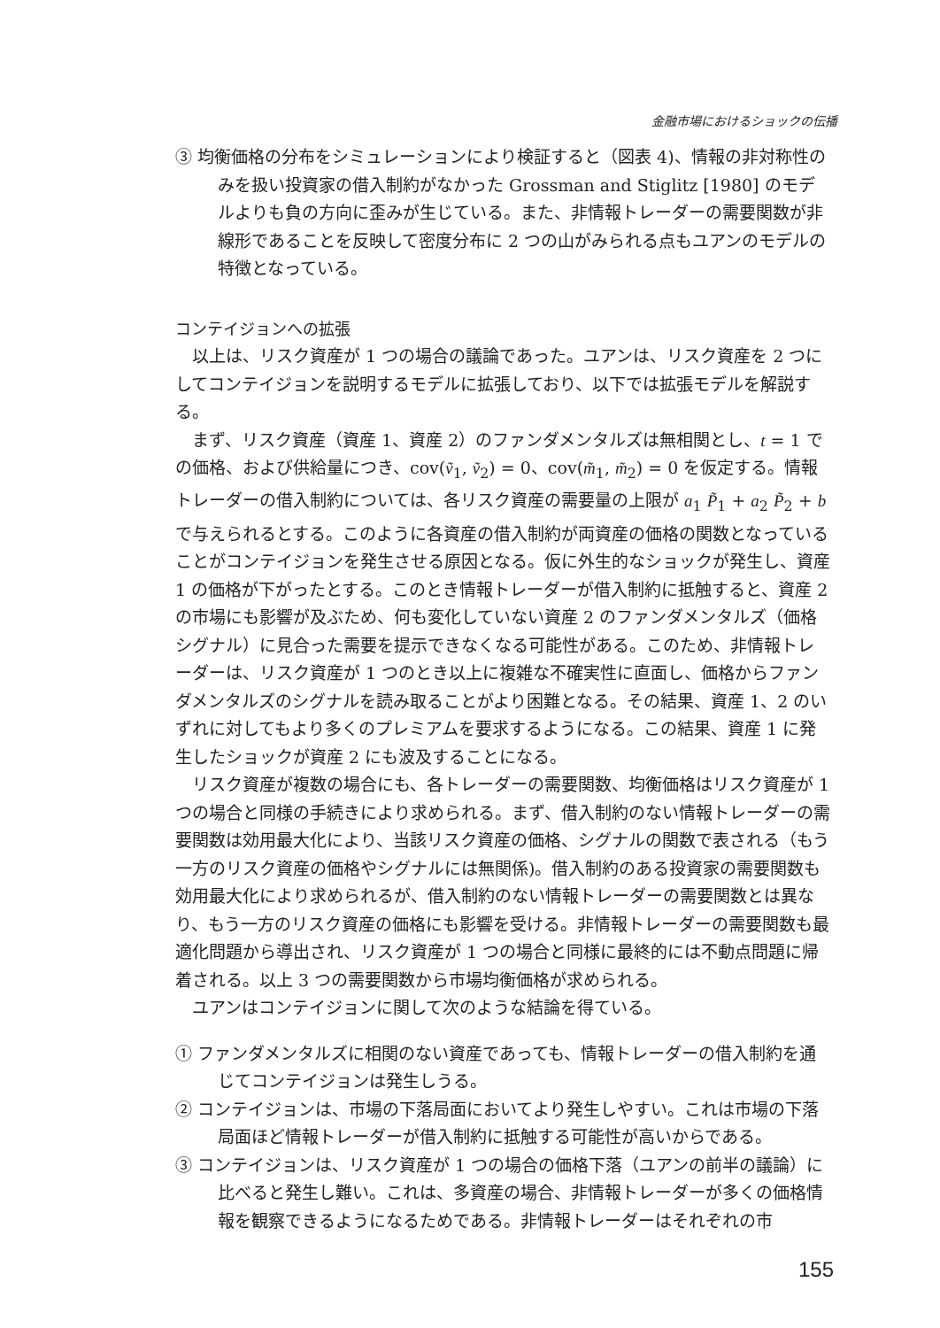金融市場におけるショックの伝播
③ 均衡価格の分布をシミュレーションにより検証すると（図表 4)、情報の非対称性のみを扱い投資家の借入制約がなかった Grossman and Stiglitz [1980] のモデルよりも負の方向に歪みが生じている。また、非情報トレーダーの需要関数が非線形であることを反映して密度分布に 2 つの山がみられる点もユアンのモデルの特徴となっている。
コンテイジョンへの拡張
以上は、リスク資産が 1 つの場合の議論であった。ユアンは、リスク資産を 2 つにしてコンテイジョンを説明するモデルに拡張しており、以下では拡張モデルを解説する。
まず、リスク資産（資産 1、資産 2）のファンダメンタルズは無相関とし、t = 1 での価格、および供給量につき、cov(ṽ<sub>1</sub>, ṽ<sub>2</sub>) = 0、cov(m̃<sub>1</sub>, m̃<sub>2</sub>) = 0 を仮定する。情報トレーダーの借入制約については、各リスク資産の需要量の上限が a<sub>1</sub> P̃<sub>1</sub> + a<sub>2</sub> P̃<sub>2</sub> + b で与えられるとする。このように各資産の借入制約が両資産の価格の関数となっていることがコンテイジョンを発生させる原因となる。仮に外生的なショックが発生し、資産 1 の価格が下がったとする。このとき情報トレーダーが借入制約に抵触すると、資産 2 の市場にも影響が及ぶため、何も変化していない資産 2 のファンダメンタルズ（価格シグナル）に見合った需要を提示できなくなる可能性がある。このため、非情報トレーダーは、リスク資産が 1 つのとき以上に複雑な不確実性に直面し、価格からファンダメンタルズのシグナルを読み取ることがより困難となる。その結果、資産 1、2 のいずれに対してもより多くのプレミアムを要求するようになる。この結果、資産 1 に発生したショックが資産 2 にも波及することになる。
リスク資産が複数の場合にも、各トレーダーの需要関数、均衡価格はリスク資産が 1 つの場合と同様の手続きにより求められる。まず、借入制約のない情報トレーダーの需要関数は効用最大化により、当該リスク資産の価格、シグナルの関数で表される（もう一方のリスク資産の価格やシグナルには無関係)。借入制約のある投資家の需要関数も効用最大化により求められるが、借入制約のない情報トレーダーの需要関数とは異なり、もう一方のリスク資産の価格にも影響を受ける。非情報トレーダーの需要関数も最適化問題から導出され、リスク資産が 1 つの場合と同様に最終的には不動点問題に帰着される。以上 3 つの需要関数から市場均衡価格が求められる。
ユアンはコンテイジョンに関して次のような結論を得ている。
① ファンダメンタルズに相関のない資産であっても、情報トレーダーの借入制約を通じてコンテイジョンは発生しうる。
② コンテイジョンは、市場の下落局面においてより発生しやすい。これは市場の下落局面ほど情報トレーダーが借入制約に抵触する可能性が高いからである。
③ コンテイジョンは、リスク資産が 1 つの場合の価格下落（ユアンの前半の議論）に比べると発生し難い。これは、多資産の場合、非情報トレーダーが多くの価格情報を観察できるようになるためである。非情報トレーダーはそれぞれの市
155